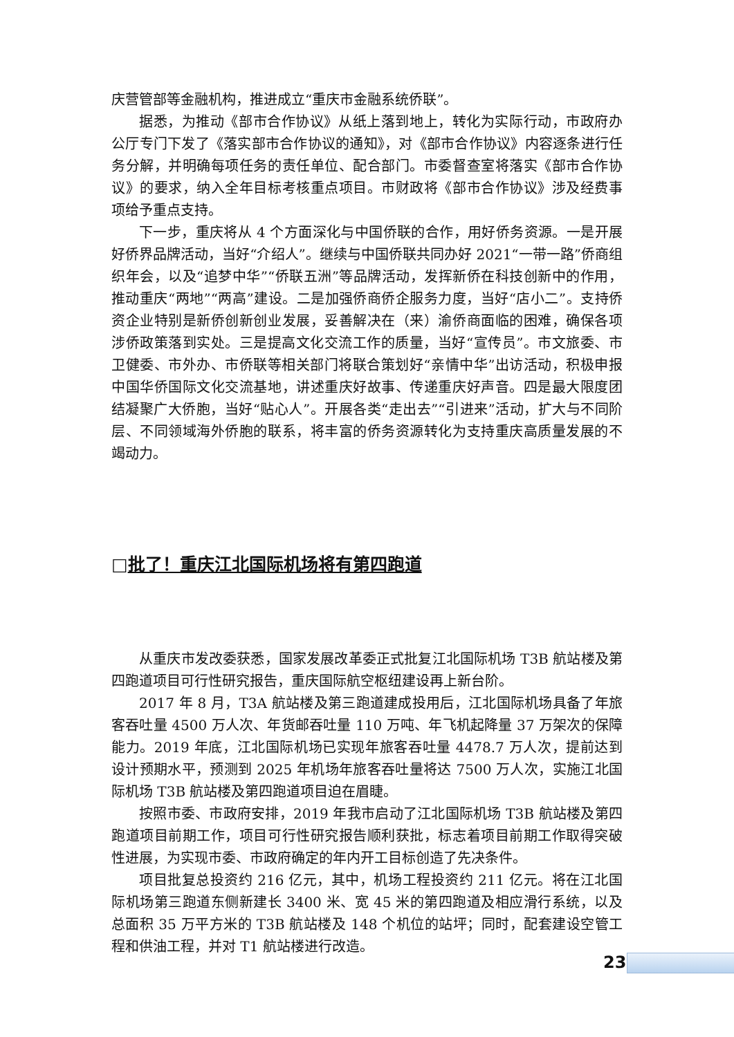庆营管部等金融机构，推进成立“重庆市金融系统侨联”。
据悉，为推动《部市合作协议》从纸上落到地上，转化为实际行动，市政府办公厅专门下发了《落实部市合作协议的通知》，对《部市合作协议》内容逐条进行任务分解，并明确每项任务的责任单位、配合部门。市委督查室将落实《部市合作协议》的要求，纳入全年目标考核重点项目。市财政将《部市合作协议》涉及经费事项给予重点支持。
下一步，重庆将从 4 个方面深化与中国侨联的合作，用好侨务资源。一是开展好侨界品牌活动，当好“介绍人”。继续与中国侨联共同办好 2021“一带一路”侨商组织年会，以及“追梦中华”“侨联五洲”等品牌活动，发挥新侨在科技创新中的作用，推动重庆“两地”“两高”建设。二是加强侨商侨企服务力度，当好“店小二”。支持侨资企业特别是新侨创新创业发展，妥善解决在（来）渝侨商面临的困难，确保各项涉侨政策落到实处。三是提高文化交流工作的质量，当好“宣传员”。市文旅委、市卫健委、市外办、市侨联等相关部门将联合策划好“亲情中华”出访活动，积极申报中国华侨国际文化交流基地，讲述重庆好故事、传递重庆好声音。四是最大限度团结凝聚广大侨胞，当好“贴心人”。开展各类“走出去”“引进来”活动，扩大与不同阶层、不同领域海外侨胞的联系，将丰富的侨务资源转化为支持重庆高质量发展的不竭动力。
□批了！重庆江北国际机场将有第四跑道
从重庆市发改委获悉，国家发展改革委正式批复江北国际机场 T3B 航站楼及第四跑道项目可行性研究报告，重庆国际航空枢纽建设再上新台阶。
2017 年 8 月，T3A 航站楼及第三跑道建成投用后，江北国际机场具备了年旅客吞吐量 4500 万人次、年货邮吞吐量 110 万吨、年飞机起降量 37 万架次的保障能力。2019 年底，江北国际机场已实现年旅客吞吐量 4478.7 万人次，提前达到设计预期水平，预测到 2025 年机场年旅客吞吐量将达 7500 万人次，实施江北国际机场 T3B 航站楼及第四跑道项目迫在眉睫。
按照市委、市政府安排，2019 年我市启动了江北国际机场 T3B 航站楼及第四跑道项目前期工作，项目可行性研究报告顺利获批，标志着项目前期工作取得突破性进展，为实现市委、市政府确定的年内开工目标创造了先决条件。
项目批复总投资约 216 亿元，其中，机场工程投资约 211 亿元。将在江北国际机场第三跑道东侧新建长 3400 米、宽 45 米的第四跑道及相应滑行系统，以及总面积 35 万平方米的 T3B 航站楼及 148 个机位的站坪；同时，配套建设空管工程和供油工程，并对 T1 航站楼进行改造。
23